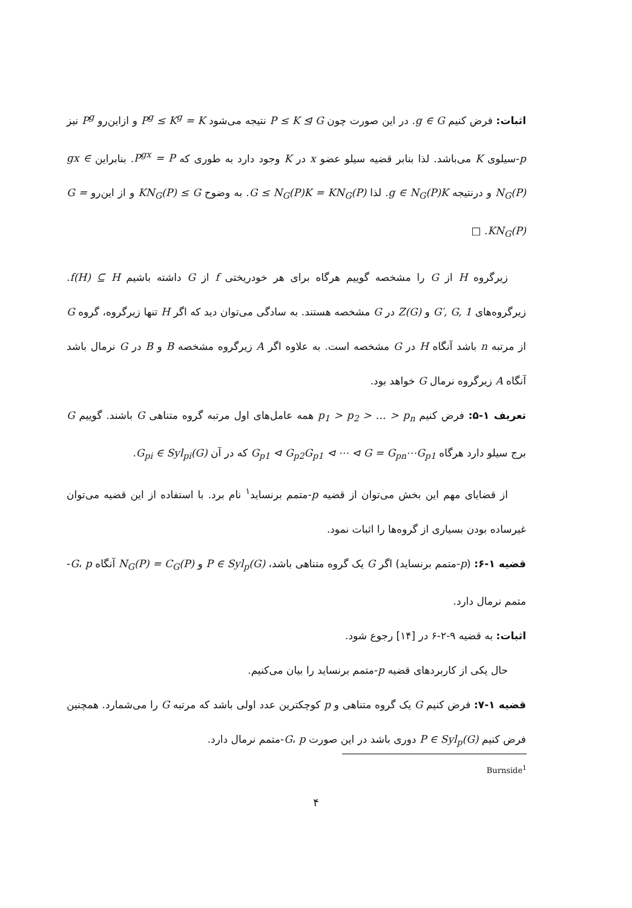اثبات: فرض کنیم g ∈ G. در این صورت چون P ≤ K ⊴ G نتیجه می‌شود P<sup>g</sup> ≤ K<sup>g</sup> = K و ازاین‌رو P<sup>g</sup> نیز p-سیلوی K می‌باشد. لذا بنابر قضیه سیلو عضو x در K وجود دارد به طوری که P<sup>gx</sup> = P. بنابراین gx ∈ N<sub>G</sub>(P) و درنتیجه g ∈ N<sub>G</sub>(P)K. لذا G ≤ N<sub>G</sub>(P)K = KN<sub>G</sub>(P). به وضوح KN<sub>G</sub>(P) ≤ G و از این‌رو G = KN<sub>G</sub>(P). □
زیرگروه H از G را مشخصه گوییم هرگاه برای هر خودریختی f از G داشته باشیم f(H) ⊆ H. زیرگروه‌های G′, G, 1 و Z(G) در G مشخصه هستند. به سادگی می‌توان دید که اگر H تنها زیرگروه، گروه G از مرتبه n باشد آنگاه H در G مشخصه است. به علاوه اگر A زیرگروه مشخصه B و B در G نرمال باشد آنگاه A زیرگروه نرمال G خواهد بود.
تعریف ۱-۵: فرض کنیم p<sub>1</sub> > p<sub>2</sub> > … > p<sub>n</sub> همه عامل‌های اول مرتبه گروه متناهی G باشند. گوییم G برج سیلو دارد هرگاه G<sub>p1</sub> ⊲ G<sub>p2</sub>G<sub>p1</sub> ⊲ ⋯ ⊲ G = G<sub>pn</sub>⋯G<sub>p1</sub> که در آن G<sub>pi</sub> ∈ Syl<sub>pi</sub>(G).
از قضایای مهم این بخش می‌توان از قضیه p-متمم برنساید<sup>۱</sup> نام برد. با استفاده از این قضیه می‌توان غیرساده بودن بسیاری از گروه‌ها را اثبات نمود.
قضیه ۱-۶: (p-متمم برنساید) اگر G یک گروه متناهی باشد، P ∈ Syl<sub>p</sub>(G) و N<sub>G</sub>(P) = C<sub>G</sub>(P) آنگاه G، p-متمم نرمال دارد.
اثبات: به قضیه ۹-۲-۶ در [۱۴] رجوع شود.
حال یکی از کاربردهای قضیه p-متمم برنساید را بیان می‌کنیم.
قضیه ۱-۷: فرض کنیم G یک گروه متناهی و p کوچکترین عدد اولی باشد که مرتبه G را می‌شمارد. همچنین فرض کنیم P ∈ Syl<sub>p</sub>(G) دوری باشد در این صورت G، p-متمم نرمال دارد.
Burnside<sup>1</sup>
۴